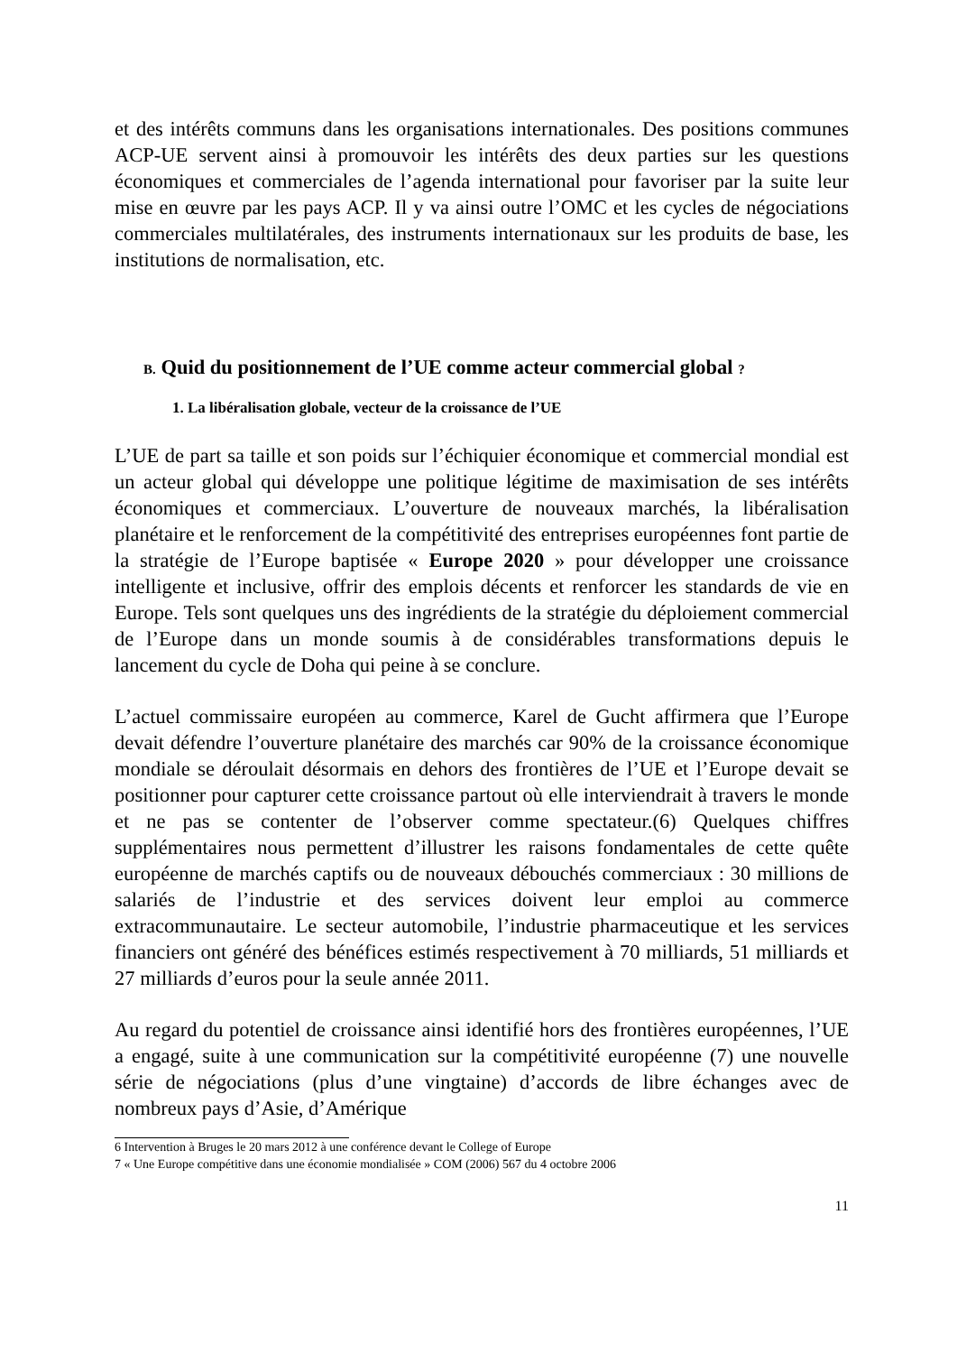et des intérêts communs dans les organisations internationales. Des positions communes ACP-UE servent ainsi à promouvoir les intérêts des deux parties sur les questions économiques et commerciales de l’agenda international pour favoriser par la suite leur mise en œuvre par les pays ACP. Il y va ainsi outre l’OMC et les cycles de négociations commerciales multilatérales, des instruments internationaux sur les produits de base, les institutions de normalisation, etc.
B. Quid du positionnement de l’UE comme acteur commercial global ?
1. La libéralisation globale, vecteur de la croissance de l’UE
L’UE de part sa taille et son poids sur l’échiquier économique et commercial mondial est un acteur global qui développe une politique légitime de maximisation de ses intérêts économiques et commerciaux. L’ouverture de nouveaux marchés, la libéralisation planétaire et le renforcement de la compétitivité des entreprises européennes font partie de la stratégie de l’Europe baptisée « Europe 2020 » pour développer une croissance intelligente et inclusive, offrir des emplois décents et renforcer les standards de vie en Europe. Tels sont quelques uns des ingrédients de la stratégie du déploiement commercial de l’Europe dans un monde soumis à de considérables transformations depuis le lancement du cycle de Doha qui peine à se conclure.
L’actuel commissaire européen au commerce, Karel de Gucht affirmera que l’Europe devait défendre l’ouverture planétaire des marchés car 90% de la croissance économique mondiale se déroulait désormais en dehors des frontières de l’UE et l’Europe devait se positionner pour capturer cette croissance partout où elle interviendrait à travers le monde et ne pas se contenter de l’observer comme spectateur.(6) Quelques chiffres supplémentaires nous permettent d’illustrer les raisons fondamentales de cette quête européenne de marchés captifs ou de nouveaux débouchés commerciaux : 30 millions de salariés de l’industrie et des services doivent leur emploi au commerce extracommunautaire. Le secteur automobile, l’industrie pharmaceutique et les services financiers ont généré des bénéfices estimés respectivement à 70 milliards, 51 milliards et 27 milliards d’euros pour la seule année 2011.
Au regard du potentiel de croissance ainsi identifié hors des frontières européennes, l’UE a engagé, suite à une communication sur la compétitivité européenne (7) une nouvelle série de négociations (plus d’une vingtaine) d’accords de libre échanges avec de nombreux pays d’Asie, d’Amérique
6 Intervention à Bruges le 20 mars 2012 à une conférence devant le College of Europe
7 « Une Europe compétitive dans une économie mondialisée » COM (2006) 567 du 4 octobre 2006
11